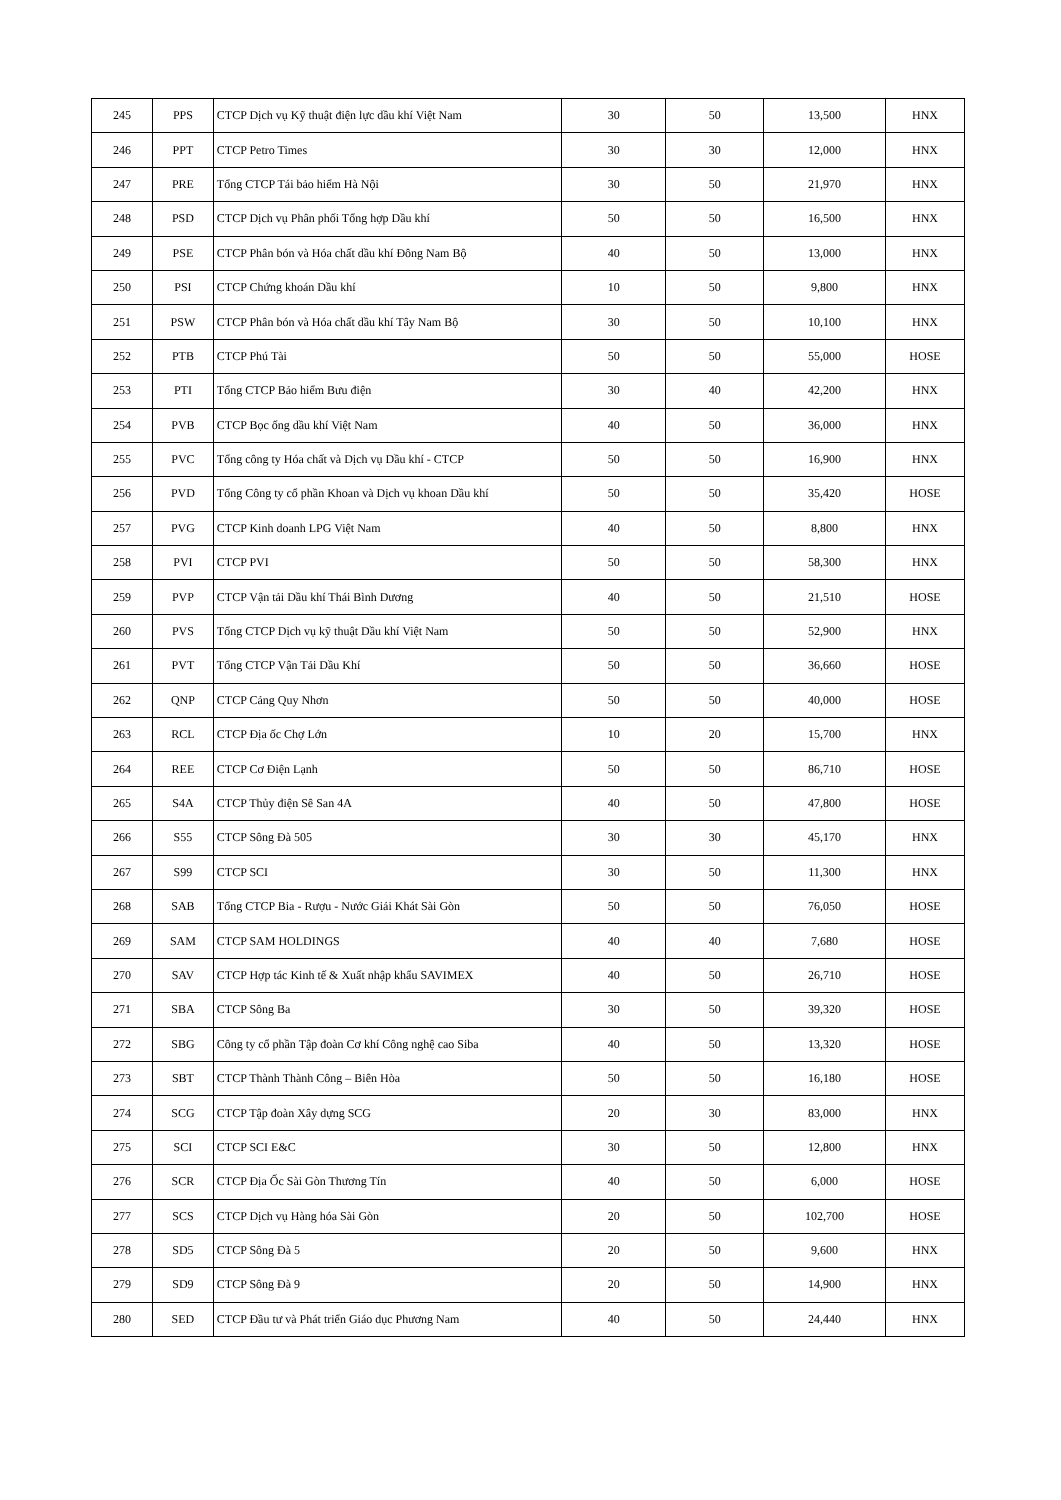| 245 | PPS | CTCP Dịch vụ Kỹ thuật điện lực dầu khí Việt Nam | 30 | 50 | 13,500 | HNX |
| 246 | PPT | CTCP Petro Times | 30 | 30 | 12,000 | HNX |
| 247 | PRE | Tổng CTCP Tái bảo hiểm Hà Nội | 30 | 50 | 21,970 | HNX |
| 248 | PSD | CTCP Dịch vụ Phân phối Tổng hợp Dầu khí | 50 | 50 | 16,500 | HNX |
| 249 | PSE | CTCP Phân bón và Hóa chất dầu khí Đông Nam Bộ | 40 | 50 | 13,000 | HNX |
| 250 | PSI | CTCP Chứng khoán Dầu khí | 10 | 50 | 9,800 | HNX |
| 251 | PSW | CTCP Phân bón và Hóa chất dầu khí Tây Nam Bộ | 30 | 50 | 10,100 | HNX |
| 252 | PTB | CTCP Phú Tài | 50 | 50 | 55,000 | HOSE |
| 253 | PTI | Tổng CTCP Bảo hiểm Bưu điện | 30 | 40 | 42,200 | HNX |
| 254 | PVB | CTCP Bọc ống dầu khí Việt Nam | 40 | 50 | 36,000 | HNX |
| 255 | PVC | Tổng công ty Hóa chất và Dịch vụ Dầu khí - CTCP | 50 | 50 | 16,900 | HNX |
| 256 | PVD | Tổng Công ty cổ phần Khoan và Dịch vụ khoan Dầu khí | 50 | 50 | 35,420 | HOSE |
| 257 | PVG | CTCP Kinh doanh LPG Việt Nam | 40 | 50 | 8,800 | HNX |
| 258 | PVI | CTCP PVI | 50 | 50 | 58,300 | HNX |
| 259 | PVP | CTCP Vận tải Dầu khí Thái Bình Dương | 40 | 50 | 21,510 | HOSE |
| 260 | PVS | Tổng CTCP Dịch vụ kỹ thuật Dầu khí Việt Nam | 50 | 50 | 52,900 | HNX |
| 261 | PVT | Tổng CTCP Vận Tải Dầu Khí | 50 | 50 | 36,660 | HOSE |
| 262 | QNP | CTCP Cảng Quy Nhơn | 50 | 50 | 40,000 | HOSE |
| 263 | RCL | CTCP Địa ốc Chợ Lớn | 10 | 20 | 15,700 | HNX |
| 264 | REE | CTCP Cơ Điện Lạnh | 50 | 50 | 86,710 | HOSE |
| 265 | S4A | CTCP Thủy điện Sê San 4A | 40 | 50 | 47,800 | HOSE |
| 266 | S55 | CTCP Sông Đà 505 | 30 | 30 | 45,170 | HNX |
| 267 | S99 | CTCP SCI | 30 | 50 | 11,300 | HNX |
| 268 | SAB | Tổng CTCP Bia - Rượu - Nước Giải Khát Sài Gòn | 50 | 50 | 76,050 | HOSE |
| 269 | SAM | CTCP SAM HOLDINGS | 40 | 40 | 7,680 | HOSE |
| 270 | SAV | CTCP Hợp tác Kinh tế & Xuất nhập khẩu SAVIMEX | 40 | 50 | 26,710 | HOSE |
| 271 | SBA | CTCP Sông Ba | 30 | 50 | 39,320 | HOSE |
| 272 | SBG | Công ty cổ phần Tập đoàn Cơ khí Công nghệ cao Siba | 40 | 50 | 13,320 | HOSE |
| 273 | SBT | CTCP Thành Thành Công – Biên Hòa | 50 | 50 | 16,180 | HOSE |
| 274 | SCG | CTCP Tập đoàn Xây dựng SCG | 20 | 30 | 83,000 | HNX |
| 275 | SCI | CTCP SCI E&C | 30 | 50 | 12,800 | HNX |
| 276 | SCR | CTCP Địa Ốc Sài Gòn Thương Tín | 40 | 50 | 6,000 | HOSE |
| 277 | SCS | CTCP Dịch vụ Hàng hóa Sài Gòn | 20 | 50 | 102,700 | HOSE |
| 278 | SD5 | CTCP Sông Đà 5 | 20 | 50 | 9,600 | HNX |
| 279 | SD9 | CTCP Sông Đà 9 | 20 | 50 | 14,900 | HNX |
| 280 | SED | CTCP Đầu tư và Phát triển Giáo dục Phương Nam | 40 | 50 | 24,440 | HNX |